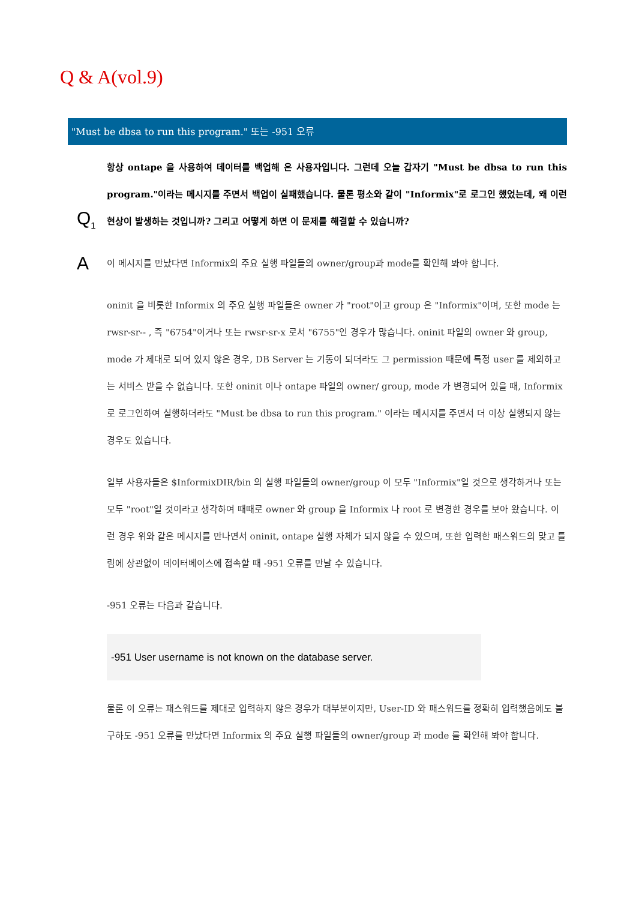Q & A(vol.9)
"Must be dbsa to run this program." 또는 -951 오류
Q<sub>1</sub>
항상 ontape 을 사용하여 데이터를 백업해 온 사용자입니다. 그런데 오늘 갑자기 "Must be dbsa to run this program."이라는 메시지를 주면서 백업이 실패했습니다. 물론 평소와 같이 "Informix"로 로그인 했었는데, 왜 이런 현상이 발생하는 것입니까? 그리고 어떻게 하면 이 문제를 해결할 수 있습니까?
A
이 메시지를 만났다면 Informix의 주요 실행 파일들의 owner/group과 mode를 확인해 봐야 합니다.
oninit 을 비롯한 Informix 의 주요 실행 파일들은 owner 가 "root"이고 group 은 "Informix"이며, 또한 mode 는 rwsr-sr-- , 즉 "6754"이거나 또는 rwsr-sr-x 로서 "6755"인 경우가 많습니다. oninit 파일의 owner 와 group, mode 가 제대로 되어 있지 않은 경우, DB Server 는 기동이 되더라도 그 permission 때문에 특정 user 를 제외하고는 서비스 받을 수 없습니다. 또한 oninit 이나 ontape 파일의 owner/ group, mode 가 변경되어 있을 때, Informix 로 로그인하여 실행하더라도 "Must be dbsa to run this program." 이라는 메시지를 주면서 더 이상 실행되지 않는 경우도 있습니다.
일부 사용자들은 $InformixDIR/bin 의 실행 파일들의 owner/group 이 모두 "Informix"일 것으로 생각하거나 또는 모두 "root"일 것이라고 생각하여 때때로 owner 와 group 을 Informix 나 root 로 변경한 경우를 보아 왔습니다. 이런 경우 위와 같은 메시지를 만나면서 oninit, ontape 실행 자체가 되지 않을 수 있으며, 또한 입력한 패스워드의 맞고 틀림에 상관없이 데이터베이스에 접속할 때 -951 오류를 만날 수 있습니다.
-951 오류는 다음과 같습니다.
-951 User username is not known on the database server.
물론 이 오류는 패스워드를 제대로 입력하지 않은 경우가 대부분이지만, User-ID 와 패스워드를 정확히 입력했음에도 불구하도 -951 오류를 만났다면 Informix 의 주요 실행 파일들의 owner/group 과 mode 를 확인해 봐야 합니다.